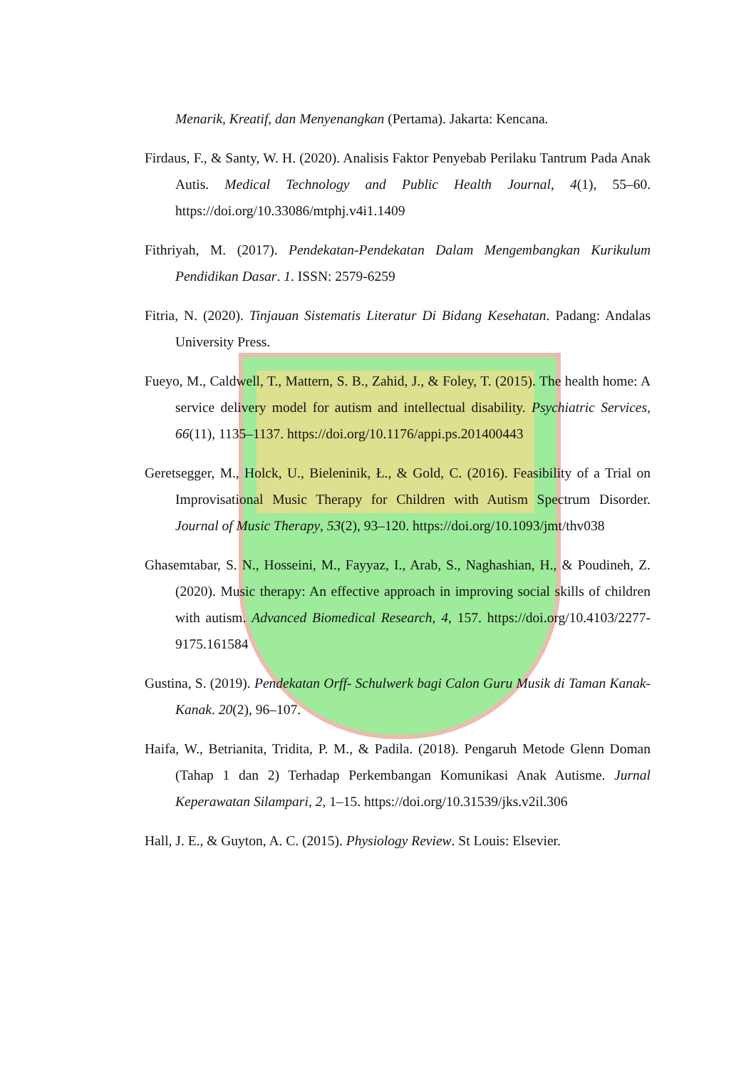Menarik, Kreatif, dan Menyenangkan (Pertama). Jakarta: Kencana.
Firdaus, F., & Santy, W. H. (2020). Analisis Faktor Penyebab Perilaku Tantrum Pada Anak Autis. Medical Technology and Public Health Journal, 4(1), 55–60. https://doi.org/10.33086/mtphj.v4i1.1409
Fithriyah, M. (2017). Pendekatan-Pendekatan Dalam Mengembangkan Kurikulum Pendidikan Dasar. 1. ISSN: 2579-6259
Fitria, N. (2020). Tinjauan Sistematis Literatur Di Bidang Kesehatan. Padang: Andalas University Press.
Fueyo, M., Caldwell, T., Mattern, S. B., Zahid, J., & Foley, T. (2015). The health home: A service delivery model for autism and intellectual disability. Psychiatric Services, 66(11), 1135–1137. https://doi.org/10.1176/appi.ps.201400443
Geretsegger, M., Holck, U., Bieleninik, Ł., & Gold, C. (2016). Feasibility of a Trial on Improvisational Music Therapy for Children with Autism Spectrum Disorder. Journal of Music Therapy, 53(2), 93–120. https://doi.org/10.1093/jmt/thv038
Ghasemtabar, S. N., Hosseini, M., Fayyaz, I., Arab, S., Naghashian, H., & Poudineh, Z. (2020). Music therapy: An effective approach in improving social skills of children with autism. Advanced Biomedical Research, 4, 157. https://doi.org/10.4103/2277-9175.161584
Gustina, S. (2019). Pendekatan Orff- Schulwerk bagi Calon Guru Musik di Taman Kanak-Kanak. 20(2), 96–107.
Haifa, W., Betrianita, Tridita, P. M., & Padila. (2018). Pengaruh Metode Glenn Doman (Tahap 1 dan 2) Terhadap Perkembangan Komunikasi Anak Autisme. Jurnal Keperawatan Silampari, 2, 1–15. https://doi.org/10.31539/jks.v2il.306
Hall, J. E., & Guyton, A. C. (2015). Physiology Review. St Louis: Elsevier.